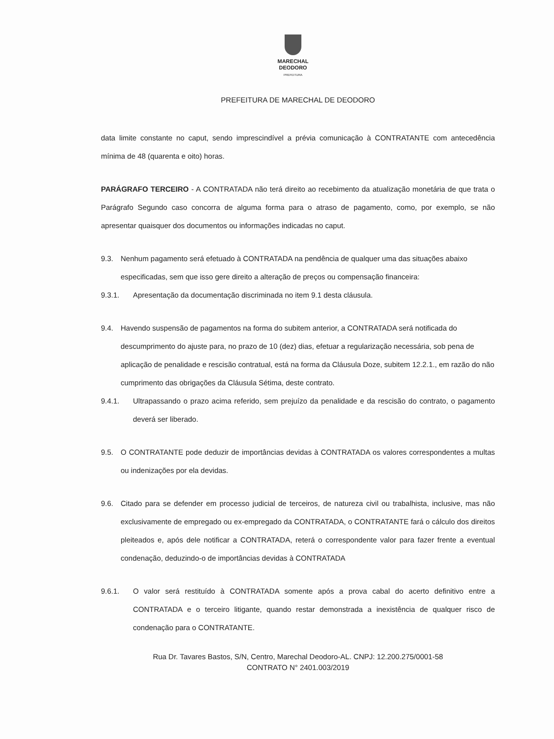MARECHAL
DEODORO
PREFEITURA
PREFEITURA DE MARECHAL DE DEODORO
data limite constante no caput, sendo imprescindível a prévia comunicação à CONTRATANTE com antecedência mínima de 48 (quarenta e oito) horas.
PARÁGRAFO TERCEIRO - A CONTRATADA não terá direito ao recebimento da atualização monetária de que trata o Parágrafo Segundo caso concorra de alguma forma para o atraso de pagamento, como, por exemplo, se não apresentar quaisquer dos documentos ou informações indicadas no caput.
9.3. Nenhum pagamento será efetuado à CONTRATADA na pendência de qualquer uma das situações abaixo especificadas, sem que isso gere direito a alteração de preços ou compensação financeira:
9.3.1. Apresentação da documentação discriminada no item 9.1 desta cláusula.
9.4. Havendo suspensão de pagamentos na forma do subitem anterior, a CONTRATADA será notificada do descumprimento do ajuste para, no prazo de 10 (dez) dias, efetuar a regularização necessária, sob pena de aplicação de penalidade e rescisão contratual, está na forma da Cláusula Doze, subitem 12.2.1., em razão do não cumprimento das obrigações da Cláusula Sétima, deste contrato.
9.4.1. Ultrapassando o prazo acima referido, sem prejuízo da penalidade e da rescisão do contrato, o pagamento deverá ser liberado.
9.5. O CONTRATANTE pode deduzir de importâncias devidas à CONTRATADA os valores correspondentes a multas ou indenizações por ela devidas.
9.6. Citado para se defender em processo judicial de terceiros, de natureza civil ou trabalhista, inclusive, mas não exclusivamente de empregado ou ex-empregado da CONTRATADA, o CONTRATANTE fará o cálculo dos direitos pleiteados e, após dele notificar a CONTRATADA, reterá o correspondente valor para fazer frente a eventual condenação, deduzindo-o de importâncias devidas à CONTRATADA
9.6.1. O valor será restituído à CONTRATADA somente após a prova cabal do acerto definitivo entre a CONTRATADA e o terceiro litigante, quando restar demonstrada a inexistência de qualquer risco de condenação para o CONTRATANTE.
Rua Dr. Tavares Bastos, S/N, Centro, Marechal Deodoro-AL. CNPJ: 12.200.275/0001-58
CONTRATO N° 2401.003/2019